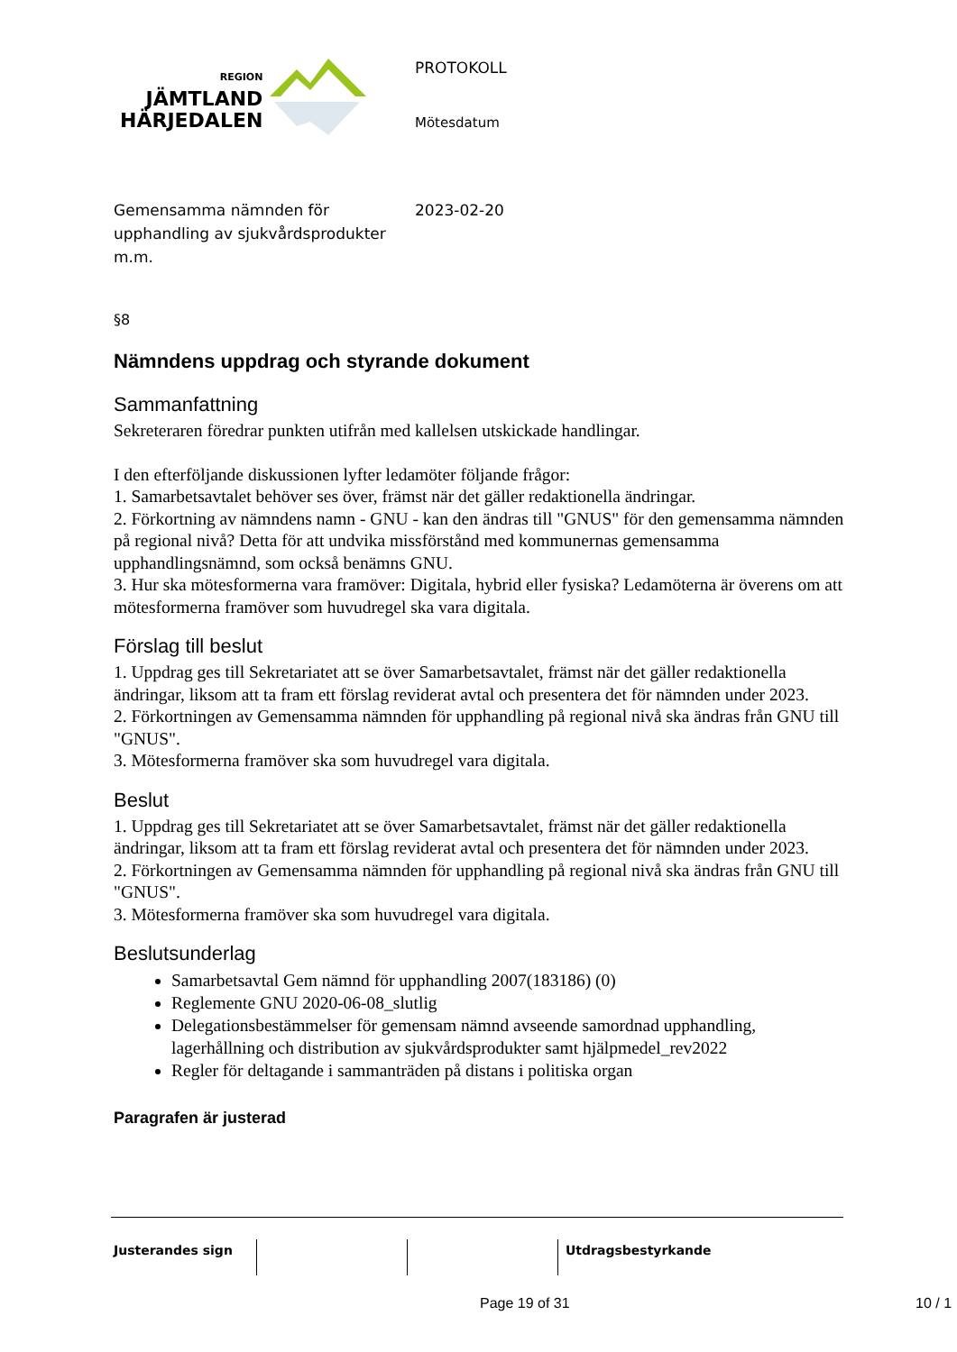REGION
JÄMTLAND
HÄRJEDALEN
PROTOKOLL
Mötesdatum
Gemensamma nämnden för upphandling av sjukvårdsprodukter m.m.
2023-02-20
§8
Nämndens uppdrag och styrande dokument
Sammanfattning
Sekreteraren föredrar punkten utifrån med kallelsen utskickade handlingar.
I den efterföljande diskussionen lyfter ledamöter följande frågor:
1. Samarbetsavtalet behöver ses över, främst när det gäller redaktionella ändringar.
2. Förkortning av nämndens namn - GNU - kan den ändras till "GNUS" för den gemensamma nämnden på regional nivå? Detta för att undvika missförstånd med kommunernas gemensamma upphandlingsnämnd, som också benämns GNU.
3. Hur ska mötesformerna vara framöver: Digitala, hybrid eller fysiska? Ledamöterna är överens om att mötesformerna framöver som huvudregel ska vara digitala.
Förslag till beslut
1. Uppdrag ges till Sekretariatet att se över Samarbetsavtalet, främst när det gäller redaktionella ändringar, liksom att ta fram ett förslag reviderat avtal och presentera det för nämnden under 2023.
2. Förkortningen av Gemensamma nämnden för upphandling på regional nivå ska ändras från GNU till "GNUS".
3. Mötesformerna framöver ska som huvudregel vara digitala.
Beslut
1. Uppdrag ges till Sekretariatet att se över Samarbetsavtalet, främst när det gäller redaktionella ändringar, liksom att ta fram ett förslag reviderat avtal och presentera det för nämnden under 2023.
2. Förkortningen av Gemensamma nämnden för upphandling på regional nivå ska ändras från GNU till "GNUS".
3. Mötesformerna framöver ska som huvudregel vara digitala.
Beslutsunderlag
Samarbetsavtal Gem nämnd för upphandling 2007(183186) (0)
Reglemente GNU 2020-06-08_slutlig
Delegationsbestämmelser för gemensam nämnd avseende samordnad upphandling, lagerhållning och distribution av sjukvårdsprodukter samt hjälpmedel_rev2022
Regler för deltagande i sammanträden på distans i politiska organ
Paragrafen är justerad
| Justerandes sign | | | Utdragsbestyrkande |
Page 19 of 31 10 / 1